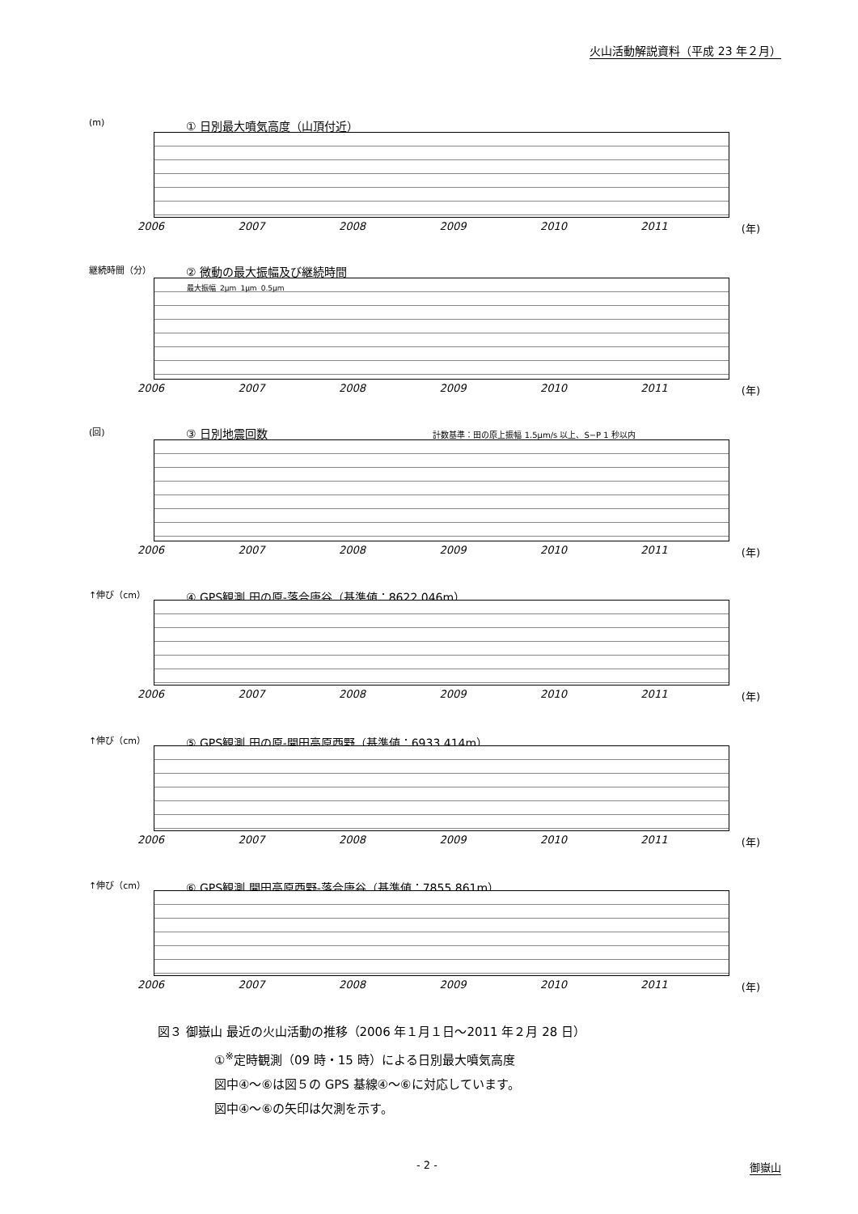火山活動解説資料（平成 23 年２月）
(m)
① 日別最大噴気高度（山頂付近）
2006 2007 2008 2009 2010 2011 (年)
継続時間（分）
② 微動の最大振幅及び継続時間
最大振幅 2μm 1μm 0.5μm
2006 2007 2008 2009 2010 2011 (年)
(回)
③ 日別地震回数 計数基準：田の原上振幅 1.5μm/s 以上、S−P 1 秒以内
2006 2007 2008 2009 2010 2011 (年)
↑伸び（cm）
④ GPS観測 田の原-落合唐谷（基準値：8622.046m）
2006 2007 2008 2009 2010 2011 (年)
↑伸び（cm）
⑤ GPS観測 田の原-開田高原西野（基準値：6933.414m）
2006 2007 2008 2009 2010 2011 (年)
↑伸び（cm）
⑥ GPS観測 開田高原西野-落合唐谷（基準値：7855.861m）
2006 2007 2008 2009 2010 2011 (年)
図３ 御嶽山 最近の火山活動の推移（2006 年１月１日～2011 年２月 28 日）
①<sup>※</sup>定時観測（09 時・15 時）による日別最大噴気高度
図中④～⑥は図５の GPS 基線④～⑥に対応しています。
図中④～⑥の矢印は欠測を示す。
- 2 - 御嶽山